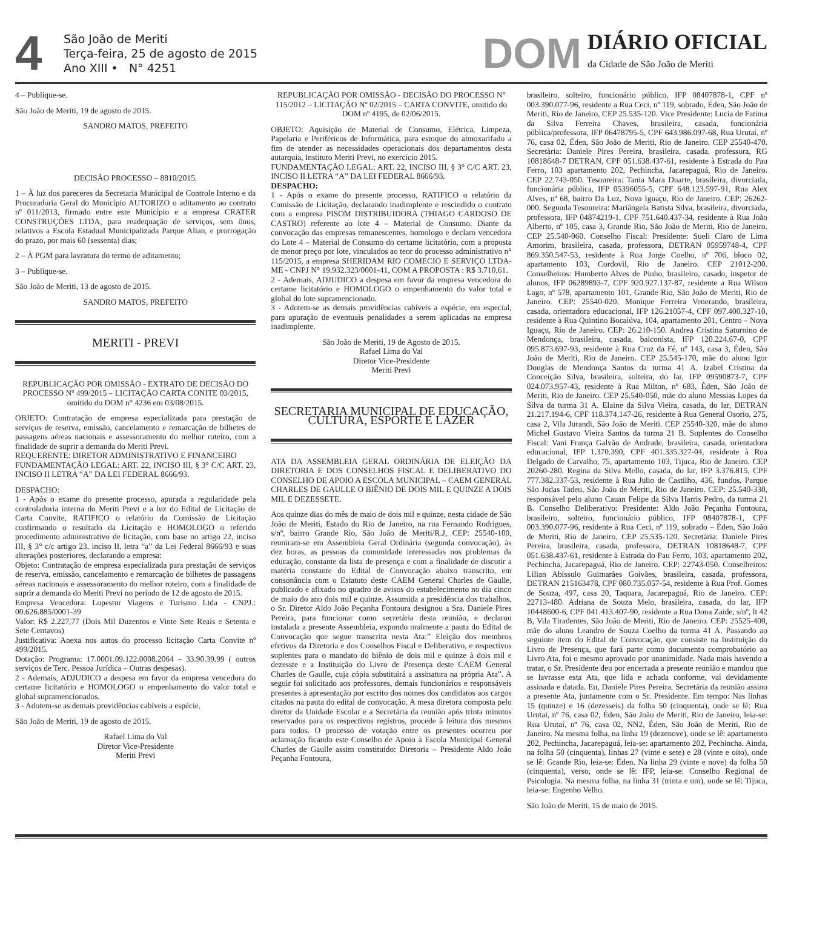4
São João de Meriti
Terça-feira, 25 de agosto de 2015
Ano XIII • N° 4251
DOM
DIÁRIO OFICIAL
da Cidade de São João de Meriti
4 – Publique-se.
São João de Meriti, 19 de agosto de 2015.
SANDRO MATOS, PREFEITO
DECISÃO PROCESSO – 8810/2015.
1 – À luz dos pareceres da Secretaria Municipal de Controle Interno e da Procuradoria Geral do Município AUTORIZO o aditamento ao contrato nº 011/2013, firmado entre este Município e a empresa CRATER CONSTRUÇÕES LTDA, para readequação de serviços, sem ônus, relativos a Escola Estadual Municipalizada Parque Alian, e prorrogação do prazo, por mais 60 (sessenta) dias;
2 – À PGM para lavratura do termo de aditamento;
3 – Publique-se.
São João de Meriti, 13 de agosto de 2015.
SANDRO MATOS, PREFEITO
MERITI - PREVI
REPUBLICAÇÃO POR OMISSÃO - EXTRATO DE DECISÃO DO PROCESSO Nº 499/2015 – LICITAÇÃO CARTA CONITE 03/2015, omitido do DOM n° 4236 em 03/08/2015.
OBJETO: Contratação de empresa especializada para prestação de serviços de reserva, emissão, cancelamento e remarcação de bilhetes de passagens aéreas nacionais e assessoramento do melhor roteiro, com a finalidade de suprir a demanda do Meriti Previ.
REQUERENTE: DIRETOR ADMINISTRATIVO E FINANCEIRO
FUNDAMENTAÇÃO LEGAL: ART. 22, INCISO III, § 3° C/C ART. 23, INCISO II LETRA “A” DA LEI FEDERAL 8666/93.
DESPACHO:
1 - Após o exame do presente processo, apurada a regularidade pela controladoria interna do Meriti Previ e a luz do Edital de Licitação de Carta Convite, RATIFICO o relatório da Comissão de Licitação confirmando o resultado da Licitação e HOMOLOGO o referido procedimento administrativo de licitação, com base no artigo 22, inciso III, § 3° c/c artigo 23, inciso II, letra “a” da Lei Federal 8666/93 e suas alterações posteriores, declarando a empresa:
Objeto: Contratação de empresa especializada para prestação de serviços de reserva, emissão, cancelamento e remarcação de bilhetes de passagens aéreas nacionais e assessoramento do melhor roteiro, com a finalidade de suprir a demanda do Meriti Previ no período de 12 de agosto de 2015.
Empresa Vencedora: Lopestur Viagens e Turismo Ltda - CNPJ.: 00.626.885/0001-39
Valor: R$ 2.227,77 (Dois Mil Duzentos e Vinte Sete Reais e Setenta e Sete Centavos)
Justificativa: Anexa nos autos do processo licitação Carta Convite nº 499/2015.
Dotação: Programa: 17.0001.09.122.0008.2064 – 33.90.39.99 ( outros serviços de Terc. Pessoa Jurídica – Outras despesas).
2 - Ademais, ADJUDICO a despesa em favor da empresa vencedora do certame licitatório e HOMOLOGO o empenhamento do valor total e global supramencionados.
3 - Adotem-se as demais providências cabíveis a espécie.
São João de Meriti, 19 de agosto de 2015.
Rafael Lima do Val
Diretor Vice-Presidente
Meriti Previ
REPUBLICAÇÃO POR OMISSÃO - DECISÃO DO PROCESSO Nº 115/2012 – LICITAÇÃO Nº 02/2015 – CARTA CONVITE, omitido do DOM nº 4195, de 02/06/2015.
OBJETO: Aquisição de Material de Consumo, Elétrica, Limpeza, Papelaria e Periféricos de Informática, para estoque do almoxarifado a fim de atender as necessidades operacionais dos departamentos desta autarquia, Instituto Meriti Previ, no exercício 2015.
FUNDAMENTAÇÃO LEGAL: ART. 22, INCISO III, § 3° C/C ART. 23, INCISO II LETRA “A” DA LEI FEDERAL 8666/93.
DESPACHO:
1 - Após o exame do presente processo, RATIFICO o relatório da Comissão de Licitação, declarando inadimplente e rescindido o contrato com a empresa PISOM DISTRIBUIDORA (THIAGO CARDOSO DE CASTRO) referente ao lote 4 – Material de Consumo. Diante da convocação das empresas remanescentes, homologo e declaro vencedora do Lote 4 – Material de Consumo do certame licitatório, com a proposta de menor preço por lote, vinculados ao teor do processo administrativo n° 115/2015, a empresa SHERIDAM RIO COMECIO E SERVIÇO LTDA-ME - CNPJ N° 19.932.323/0001-41, COM A PROPOSTA : R$ 3.710,61.
2 - Ademais, ADJUDICO a despesa em favor da empresa vencedora do certame licitatório e HOMOLOGO o empenhamento do valor total e global do lote supramencionado.
3 - Adotem-se as demais providências cabíveis a espécie, em especial, para apuração de eventuais penalidades a serem aplicadas na empresa inadimplente.
São João de Meriti, 19 de Agosto de 2015.
Rafael Lima do Val
Diretor Vice-Presidente
Meriti Previ
SECRETARIA MUNICIPAL DE EDUCAÇÃO, CULTURA, ESPORTE E LAZER
ATA DA ASSEMBLEIA GERAL ORDINÁRIA DE ELEIÇÃO DA DIRETORIA E DOS CONSELHOS FISCAL E DELIBERATIVO DO CONSELHO DE APOIO A ESCOLA MUNICIPAL – CAEM GENERAL CHARLES DE GAULLE O BIÊNIO DE DOIS MIL E QUINZE A DOIS MIL E DEZESSETE.
Aos quinze dias do mês de maio de dois mil e quinze, nesta cidade de São João de Meriti, Estado do Rio de Janeiro, na rua Fernando Rodrigues, s/nº, bairro Grande Rio, São João de Meriti/R.J, CEP: 25540-100, reuniram-se em Assembleia Geral Ordinária (segunda convocação), às dez horas, as pessoas da comunidade interessadas nos problemas da educação, constante da lista de presença e com a finalidade de discutir a matéria constante do Edital de Convocação abaixo transcrito, em consonância com o Estatuto deste CAEM General Charles de Gaulle, publicado e afixado no quadro de avisos do estabelecimento no dia cinco de maio do ano dois mil e quinze. Assumida a presidência dos trabalhos, o Sr. Diretor Aldo João Peçanha Fontoura designou a Sra. Daniele Pires Pereira, para funcionar como secretária desta reunião, e declarou instalada a presente Assembleia, expondo oralmente a pauta do Edital de Convocação que segue transcrita nesta Ata:” Eleição dos membros efetivos da Diretoria e dos Conselhos Fiscal e Deliberativo, e respectivos suplentes para o mandato do biênio de dois mil e quinze à dois mil e dezesste e a Instituição do Livro de Presença deste CAEM General Charles de Gaulle, cuja cópia substituirá a assinatura na própria Ata”. A seguir foi solicitado aos professores, demais funcionários e responsáveis presentes à apresentação por escrito dos nomes dos candidatos aos cargos citados na pauta do edital de convocação. A mesa diretora composta pelo diretor da Unidade Escolar e a Secretária da reunião após trinta minutos reservados para os respectivos registros, procede à leitura dos mesmos para todos. O processo de votação entre os presentes ocorreu por aclamação ficando este Conselho de Apoio à Escola Municipal General Charles de Gaulle assim constituído: Diretoria – Presidente Aldo João Peçanha Fontoura,
brasileiro, solteiro, funcionário público, IFP 08407878-1, CPF nº 003.390.077-96, residente a Rua Ceci, nº 119, sobrado, Éden, São João de Meriti, Rio de Janeiro, CEP 25.535-120. Vice Presidente: Lucia de Fatima da Silva Ferreira Chaves, brasileira, casada, funcionária pública/professora, IFP 06478795-5, CPF 643.986.097-68, Rua Urutaí, nº 76, casa 02, Éden, São João de Meriti, Rio de Janeiro. CEP 25540-470. Secretária: Daniele Pires Pereira, brasileira, casada, professora, RG 10818648-7 DETRAN, CPF 051.638.437-61, residente à Estrada do Pau Ferro, 103 apartamento 202, Pechincha, Jacarepaguá, Rio de Janeiro. CEP 22.743-050. Tesoureira: Tania Mara Duarte, brasileira, divorciada, funcionária pública, IFP 05396055-5, CPF 648.123.597-91, Rua Alex Alves, nº 68, bairro Da Luz, Nova Iguaçu, Rio de Janeiro. CEP: 26262-000. Segunda Tesoureira: Mariângela Batista Silva, brasileira, divorciada, professora, IFP 04874219-1, CPF 751.640.437-34, residente à Rua João Alberto, nº 105, casa 3, Grande Rio, São João de Meriti, Rio de Janeiro. CEP 25.540-060. Conselho Fiscal: Presidente: Sueli Claro de Lima Amorim, brasileira, casada, professora, DETRAN 05959748-4, CPF 869.350.547-53, residente à Rua Jorge Coelho, nº 706, bloco 02, apartamento 103, Cordovil, Rio de Janeiro. CEP 21012-200. Conselheiros: Humberto Alves de Pinho, brasileiro, casado, inspetor de alunos, IFP 06289893-7, CPF 920.927.137-87, residente a Rua Wilson Lago, nº 578, apartamento 101, Grande Rio, São João de Meriti, Rio de Janeiro. CEP: 25540-020. Monique Ferreira Venerando, brasileira, casada, orientadora educacional, IFP 126.21057-4, CPF 097.400.327-10, residente à Rua Quintino Bocaiúva, 104, apartamento 201, Centro – Nova Iguaçu, Rio de Janeiro. CEP: 26.210-150. Andrea Cristina Saturnino de Mendonça, brasileira, casada, balconista, IFP 120.224.67-0, CPF 095.873.697-93, residente à Rua Cruz da Fé, nº 143, casa 3, Éden, São João de Meriti, Rio de Janeiro. CEP 25.545-170, mãe do aluno Igor Douglas de Mendonça Santos da turma 41 A. Izabel Cristina da Conceição Silva, brasileira, solteira, do lar, IFP 09590873-7, CPF 024.073.957-43, residente à Rua Milton, nº 683, Éden, São João de Meriti, Rio de Janeiro. CEP 25.540-050, mãe do aluno Messias Lopes da Silva da turma 31 A. Elaine da Silva Vieira, casada, do lar, DETRAN 21.217.194-6, CPF 118.374.147-26, residente à Rua General Osorio, 275, casa 2, Vila Jurandi, São João de Meriti. CEP 25540-320, mãe do aluno Michel Gustavo Vieira Santos da turma 21 B. Suplentes do Conselho Fiscal: Vani França Galvão de Andrade, brasileira, casada, orientadora educacional, IFP 1.370.390, CPF 401.335.327-04, residente à Rua Delgado de Carvalho, 75, apartamento 103, Tijuca, Rio de Janeiro. CEP 20260-280. Regina da Silva Mello, casada, do lar, IFP 3.376.815, CPF 777.382.337-53, residente à Rua Julio de Castilho, 436, fundos, Parque São Judas Tadeu, São João de Meriti, Rio de Janeiro. CEP: 25.540-330, responsável pelo aluno Cauan Felipe da Silva Harris Pedro, da turma 21 B. Conselho Deliberativo: Presidente: Aldo João Peçanha Fontoura, brasileiro, solteiro, funcionário público, IFP 08407878-1, CPF 003.390.077-96, residente à Rua Ceci, nº 119, sobrado – Éden, São João de Meriti, Rio de Janeiro. CEP 25.535-120. Secretária: Daniele Pires Pereira, brasileira, casada, professora, DETRAN 10818648-7, CPF 051.638.437-61, residente à Estrada do Pau Ferro, 103, apartamento 202, Pechincha, Jacarepaguá, Rio de Janeiro. CEP: 22743-050. Conselheiros: Lilian Abissulo Guimarães Goivães, brasileira, casada, professora, DETRAN 215163478, CPF 080.735.057-54, residente à Rua Prof. Gomes de Souza, 497, casa 20, Taquara, Jacarepaguá, Rio de Janeiro. CEP: 22713-480. Adriana de Souza Melo, brasileira, casada, do lar, IFP 10448600-6, CPF 041.413.407-90, residente a Rua Dona Zaide, s/nº, lt 42 B, Vila Tiradentes, São João de Meriti, Rio de Janeiro. CEP: 25525-400, mãe do aluno Leandro de Souza Coelho da turma 41 A. Passando ao seguinte item do Edital de Convocação, que consiste na Instituição do Livro de Presença, que fará parte como documento comprobatório ao Livro Ata, foi o mesmo aprovado por unanimidade. Nada mais havendo a tratar, o Sr. Presidente deu por encerrada a presente reunião e mandou que se lavrasse esta Ata, que lida e achada conforme, vai devidamente assinada e datada. Eu, Daniele Pires Pereira, Secretária da reunião assino a presente Ata, juntamente com o Sr. Presidente. Em tempo: Nas linhas 15 (quinze) e 16 (dezesseis) da folha 50 (cinquenta), onde se lê: Rua Urutaí, nº 76, casa 02, Éden, São João de Meriti, Rio de Janeiro, leia-se: Rua Urutaí, nº 76, casa 02, NN2, Éden, São João de Meriti, Rio de Janeiro. Na mesma folha, na linha 19 (dezenove), onde se lê: apartamento 202, Pechincha, Jacarepaguá, leia-se: apartamento 202, Pechincha. Ainda, na folha 50 (cinquenta), linhas 27 (vinte e sete) e 28 (vinte e oito), onde se lê: Grande Rio, leia-se: Éden. Na linha 29 (vinte e nove) da folha 50 (cinquenta), verso, onde se lê: IFP, leia-se: Conselho Regional de Psicologia. Na mesma folha, na linha 31 (trinta e um), onde se lê: Tijuca, leia-se: Engenho Velho.
São João de Meriti, 15 de maio de 2015.